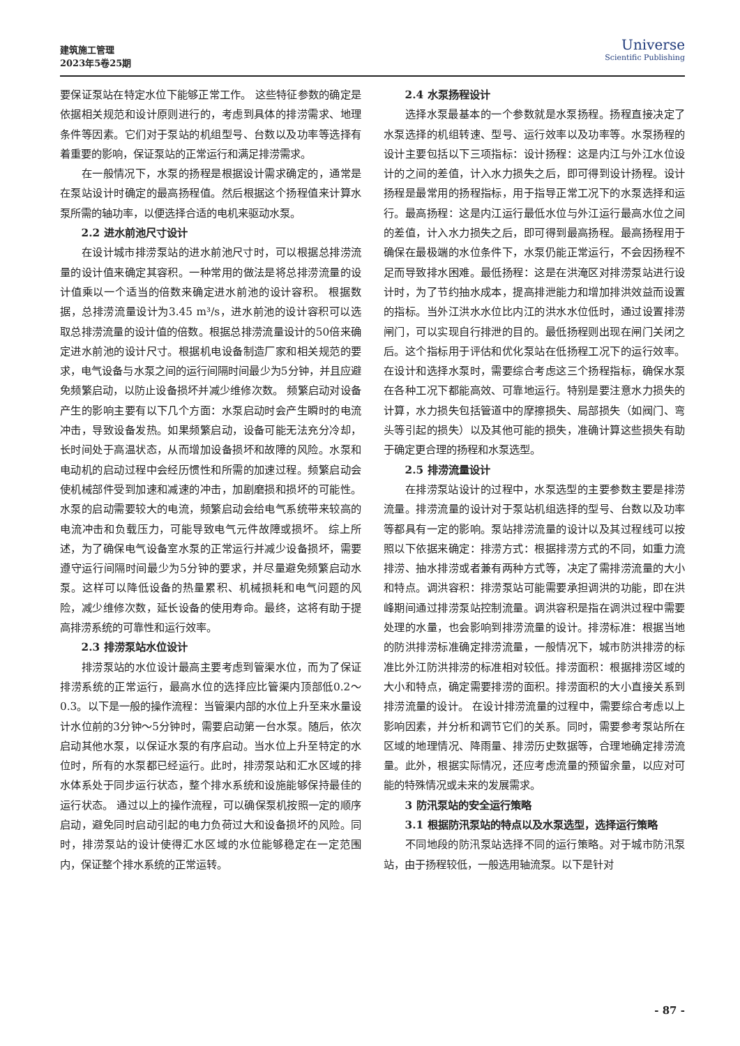建筑施工管理
2023年5卷25期
Universe
Scientific Publishing
要保证泵站在特定水位下能够正常工作。 这些特征参数的确定是依据相关规范和设计原则进行的，考虑到具体的排涝需求、地理条件等因素。它们对于泵站的机组型号、台数以及功率等选择有着重要的影响，保证泵站的正常运行和满足排涝需求。
在一般情况下，水泵的扬程是根据设计需求确定的，通常是在泵站设计时确定的最高扬程值。然后根据这个扬程值来计算水泵所需的轴功率，以便选择合适的电机来驱动水泵。
2.2 进水前池尺寸设计
在设计城市排涝泵站的进水前池尺寸时，可以根据总排涝流量的设计值来确定其容积。一种常用的做法是将总排涝流量的设计值乘以一个适当的倍数来确定进水前池的设计容积。 根据数据，总排涝流量设计为3.45 m³/s，进水前池的设计容积可以选取总排涝流量的设计值的倍数。根据总排涝流量设计的50倍来确定进水前池的设计尺寸。根据机电设备制造厂家和相关规范的要求，电气设备与水泵之间的运行间隔时间最少为5分钟，并且应避免频繁启动，以防止设备损坏并减少维修次数。 频繁启动对设备产生的影响主要有以下几个方面：水泵启动时会产生瞬时的电流冲击，导致设备发热。如果频繁启动，设备可能无法充分冷却，长时间处于高温状态，从而增加设备损坏和故障的风险。水泵和电动机的启动过程中会经历惯性和所需的加速过程。频繁启动会使机械部件受到加速和减速的冲击，加剧磨损和损坏的可能性。水泵的启动需要较大的电流，频繁启动会给电气系统带来较高的电流冲击和负载压力，可能导致电气元件故障或损坏。 综上所述，为了确保电气设备室水泵的正常运行并减少设备损坏，需要遵守运行间隔时间最少为5分钟的要求，并尽量避免频繁启动水泵。这样可以降低设备的热量累积、机械损耗和电气问题的风险，减少维修次数，延长设备的使用寿命。最终，这将有助于提高排涝系统的可靠性和运行效率。
2.3 排涝泵站水位设计
排涝泵站的水位设计最高主要考虑到管渠水位，而为了保证排涝系统的正常运行，最高水位的选择应比管渠内顶部低0.2～0.3。以下是一般的操作流程：当管渠内部的水位上升至来水量设计水位前的3分钟～5分钟时，需要启动第一台水泵。随后，依次启动其他水泵，以保证水泵的有序启动。当水位上升至特定的水位时，所有的水泵都已经运行。此时，排涝泵站和汇水区域的排水体系处于同步运行状态，整个排水系统和设施能够保持最佳的运行状态。 通过以上的操作流程，可以确保泵机按照一定的顺序启动，避免同时启动引起的电力负荷过大和设备损坏的风险。同时，排涝泵站的设计使得汇水区域的水位能够稳定在一定范围内，保证整个排水系统的正常运转。
2.4 水泵扬程设计
选择水泵最基本的一个参数就是水泵扬程。扬程直接决定了水泵选择的机组转速、型号、运行效率以及功率等。水泵扬程的设计主要包括以下三项指标：设计扬程：这是内江与外江水位设计的之间的差值，计入水力损失之后，即可得到设计扬程。设计扬程是最常用的扬程指标，用于指导正常工况下的水泵选择和运行。最高扬程：这是内江运行最低水位与外江运行最高水位之间的差值，计入水力损失之后，即可得到最高扬程。最高扬程用于确保在最极端的水位条件下，水泵仍能正常运行，不会因扬程不足而导致排水困难。最低扬程：这是在洪淹区对排涝泵站进行设计时，为了节约抽水成本，提高排泄能力和增加排洪效益而设置的指标。当外江洪水水位比内江的洪水水位低时，通过设置排涝闸门，可以实现自行排泄的目的。最低扬程则出现在闸门关闭之后。这个指标用于评估和优化泵站在低扬程工况下的运行效率。 在设计和选择水泵时，需要综合考虑这三个扬程指标，确保水泵在各种工况下都能高效、可靠地运行。特别是要注意水力损失的计算，水力损失包括管道中的摩擦损失、局部损失（如阀门、弯头等引起的损失）以及其他可能的损失，准确计算这些损失有助于确定更合理的扬程和水泵选型。
2.5 排涝流量设计
在排涝泵站设计的过程中，水泵选型的主要参数主要是排涝流量。排涝流量的设计对于泵站机组选择的型号、台数以及功率等都具有一定的影响。泵站排涝流量的设计以及其过程线可以按照以下依据来确定：排涝方式：根据排涝方式的不同，如重力流排涝、抽水排涝或者兼有两种方式等，决定了需排涝流量的大小和特点。调洪容积：排涝泵站可能需要承担调洪的功能，即在洪峰期间通过排涝泵站控制流量。调洪容积是指在调洪过程中需要处理的水量，也会影响到排涝流量的设计。排涝标准：根据当地的防洪排涝标准确定排涝流量，一般情况下，城市防洪排涝的标准比外江防洪排涝的标准相对较低。排涝面积：根据排涝区域的大小和特点，确定需要排涝的面积。排涝面积的大小直接关系到排涝流量的设计。 在设计排涝流量的过程中，需要综合考虑以上影响因素，并分析和调节它们的关系。同时，需要参考泵站所在区域的地理情况、降雨量、排涝历史数据等，合理地确定排涝流量。此外，根据实际情况，还应考虑流量的预留余量，以应对可能的特殊情况或未来的发展需求。
3 防汛泵站的安全运行策略
3.1 根据防汛泵站的特点以及水泵选型，选择运行策略
不同地段的防汛泵站选择不同的运行策略。对于城市防汛泵站，由于扬程较低，一般选用轴流泵。以下是针对
- 87 -